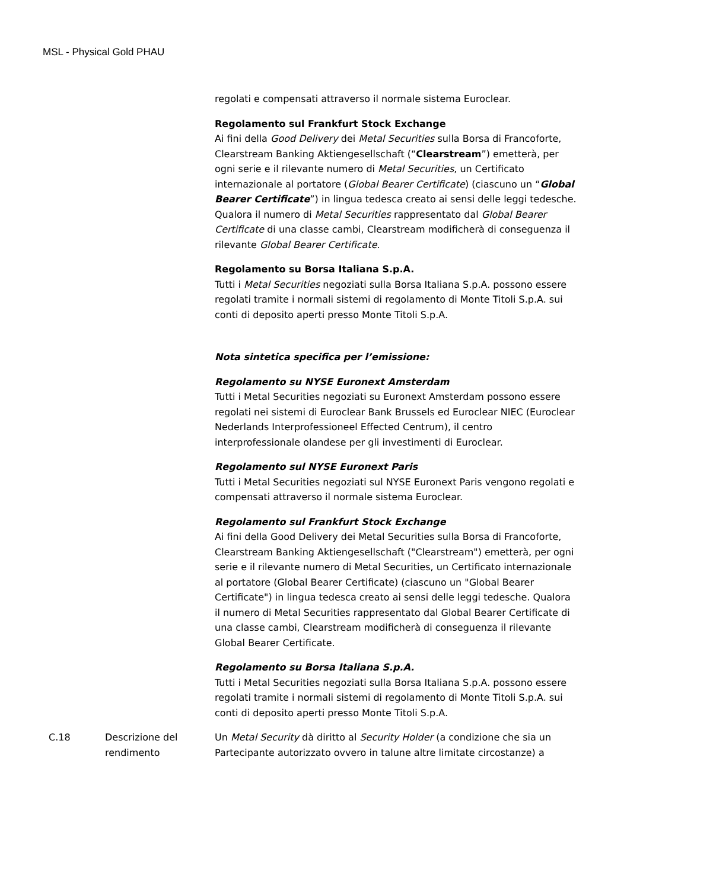MSL - Physical Gold PHAU
| | | regolati e compensati attraverso il normale sistema Euroclear. Regolamento sul Frankfurt Stock Exchange Ai fini della Good Delivery dei Metal Securities sulla Borsa di Francoforte, Clearstream Banking Aktiengesellschaft (“ Clearstream ”) emetterà, per ogni serie e il rilevante numero di Metal Securities , un Certificato internazionale al portatore ( Global Bearer Certificate ) (ciascuno un “ Global Bearer Certificate ”) in lingua tedesca creato ai sensi delle leggi tedesche. Qualora il numero di Metal Securities rappresentato dal Global Bearer Certificate di una classe cambi, Clearstream modificherà di conseguenza il rilevante Global Bearer Certificate . Regolamento su Borsa Italiana S.p.A. Tutti i Metal Securities negoziati sulla Borsa Italiana S.p.A. possono essere regolati tramite i normali sistemi di regolamento di Monte Titoli S.p.A. sui conti di deposito aperti presso Monte Titoli S.p.A. Nota sintetica specifica per l’emissione: Regolamento su NYSE Euronext Amsterdam Tutti i Metal Securities negoziati su Euronext Amsterdam possono essere regolati nei sistemi di Euroclear Bank Brussels ed Euroclear NIEC (Euroclear Nederlands Interprofessioneel Effected Centrum), il centro interprofessionale olandese per gli investimenti di Euroclear. Regolamento sul NYSE Euronext Paris Tutti i Metal Securities negoziati sul NYSE Euronext Paris vengono regolati e compensati attraverso il normale sistema Euroclear. Regolamento sul Frankfurt Stock Exchange Ai fini della Good Delivery dei Metal Securities sulla Borsa di Francoforte, Clearstream Banking Aktiengesellschaft ("Clearstream") emetterà, per ogni serie e il rilevante numero di Metal Securities, un Certificato internazionale al portatore (Global Bearer Certificate) (ciascuno un "Global Bearer Certificate") in lingua tedesca creato ai sensi delle leggi tedesche. Qualora il numero di Metal Securities rappresentato dal Global Bearer Certificate di una classe cambi, Clearstream modificherà di conseguenza il rilevante Global Bearer Certificate. Regolamento su Borsa Italiana S.p.A. Tutti i Metal Securities negoziati sulla Borsa Italiana S.p.A. possono essere regolati tramite i normali sistemi di regolamento di Monte Titoli S.p.A. sui conti di deposito aperti presso Monte Titoli S.p.A. |
| C.18 | Descrizione del rendimento | Un Metal Security dà diritto al Security Holder (a condizione che sia un Partecipante autorizzato ovvero in talune altre limitate circostanze) a |